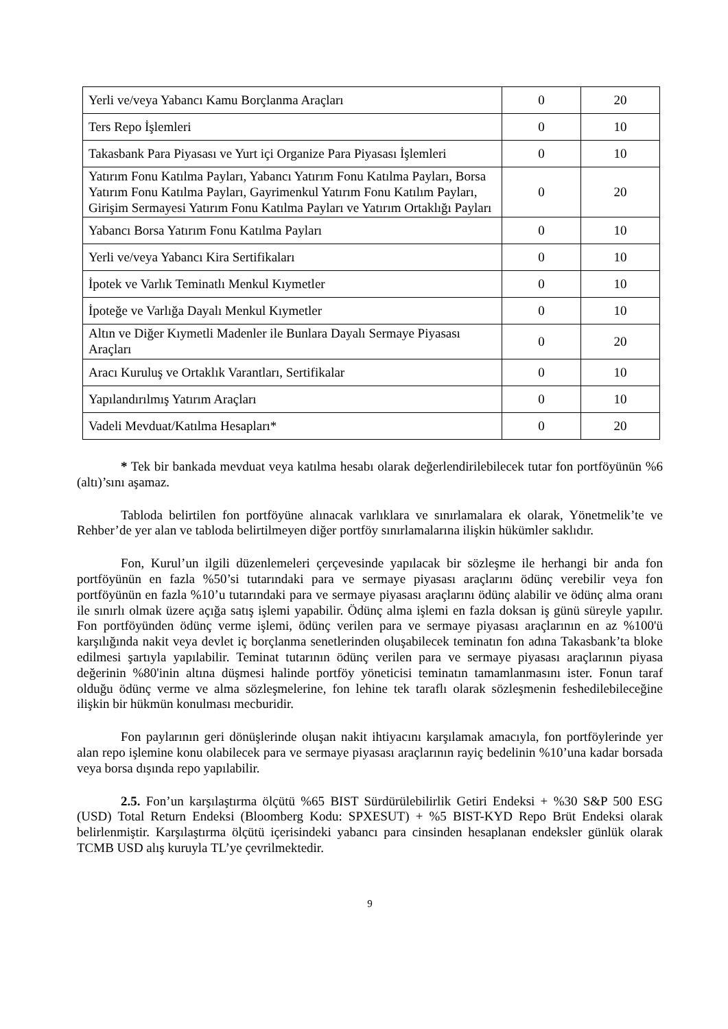| Yerli ve/veya Yabancı Kamu Borçlanma Araçları | 0 | 20 |
| Ters Repo İşlemleri | 0 | 10 |
| Takasbank Para Piyasası ve Yurt içi Organize Para Piyasası İşlemleri | 0 | 10 |
| Yatırım Fonu Katılma Payları, Yabancı Yatırım Fonu Katılma Payları, Borsa Yatırım Fonu Katılma Payları, Gayrimenkul Yatırım Fonu Katılım Payları, Girişim Sermayesi Yatırım Fonu Katılma Payları ve Yatırım Ortaklığı Payları | 0 | 20 |
| Yabancı Borsa Yatırım Fonu Katılma Payları | 0 | 10 |
| Yerli ve/veya Yabancı Kira Sertifikaları | 0 | 10 |
| İpotek ve Varlık Teminatlı Menkul Kıymetler | 0 | 10 |
| İpoteğe ve Varlığa Dayalı Menkul Kıymetler | 0 | 10 |
| Altın ve Diğer Kıymetli Madenler ile Bunlara Dayalı Sermaye Piyasası Araçları | 0 | 20 |
| Aracı Kuruluş ve Ortaklık Varantları, Sertifikalar | 0 | 10 |
| Yapılandırılmış Yatırım Araçları | 0 | 10 |
| Vadeli Mevduat/Katılma Hesapları* | 0 | 20 |
* Tek bir bankada mevduat veya katılma hesabı olarak değerlendirilebilecek tutar fon portföyünün %6 (altı)’sını aşamaz.
Tabloda belirtilen fon portföyüne alınacak varlıklara ve sınırlamalara ek olarak, Yönetmelik’te ve Rehber’de yer alan ve tabloda belirtilmeyen diğer portföy sınırlamalarına ilişkin hükümler saklıdır.
Fon, Kurul’un ilgili düzenlemeleri çerçevesinde yapılacak bir sözleşme ile herhangi bir anda fon portföyünün en fazla %50’si tutarındaki para ve sermaye piyasası araçlarını ödünç verebilir veya fon portföyünün en fazla %10’u tutarındaki para ve sermaye piyasası araçlarını ödünç alabilir ve ödünç alma oranı ile sınırlı olmak üzere açığa satış işlemi yapabilir. Ödünç alma işlemi en fazla doksan iş günü süreyle yapılır. Fon portföyünden ödünç verme işlemi, ödünç verilen para ve sermaye piyasası araçlarının en az %100'ü karşılığında nakit veya devlet iç borçlanma senetlerinden oluşabilecek teminatın fon adına Takasbank’ta bloke edilmesi şartıyla yapılabilir. Teminat tutarının ödünç verilen para ve sermaye piyasası araçlarının piyasa değerinin %80'inin altına düşmesi halinde portföy yöneticisi teminatın tamamlanmasını ister. Fonun taraf olduğu ödünç verme ve alma sözleşmelerine, fon lehine tek taraflı olarak sözleşmenin feshedilebileceğine ilişkin bir hükmün konulması mecburidir.
Fon paylarının geri dönüşlerinde oluşan nakit ihtiyacını karşılamak amacıyla, fon portföylerinde yer alan repo işlemine konu olabilecek para ve sermaye piyasası araçlarının rayiç bedelinin %10’una kadar borsada veya borsa dışında repo yapılabilir.
2.5. Fon’un karşılaştırma ölçütü %65 BIST Sürdürülebilirlik Getiri Endeksi + %30 S&P 500 ESG (USD) Total Return Endeksi (Bloomberg Kodu: SPXESUT) + %5 BIST-KYD Repo Brüt Endeksi olarak belirlenmiştir. Karşılaştırma ölçütü içerisindeki yabancı para cinsinden hesaplanan endeksler günlük olarak TCMB USD alış kuruyla TL’ye çevrilmektedir.
9